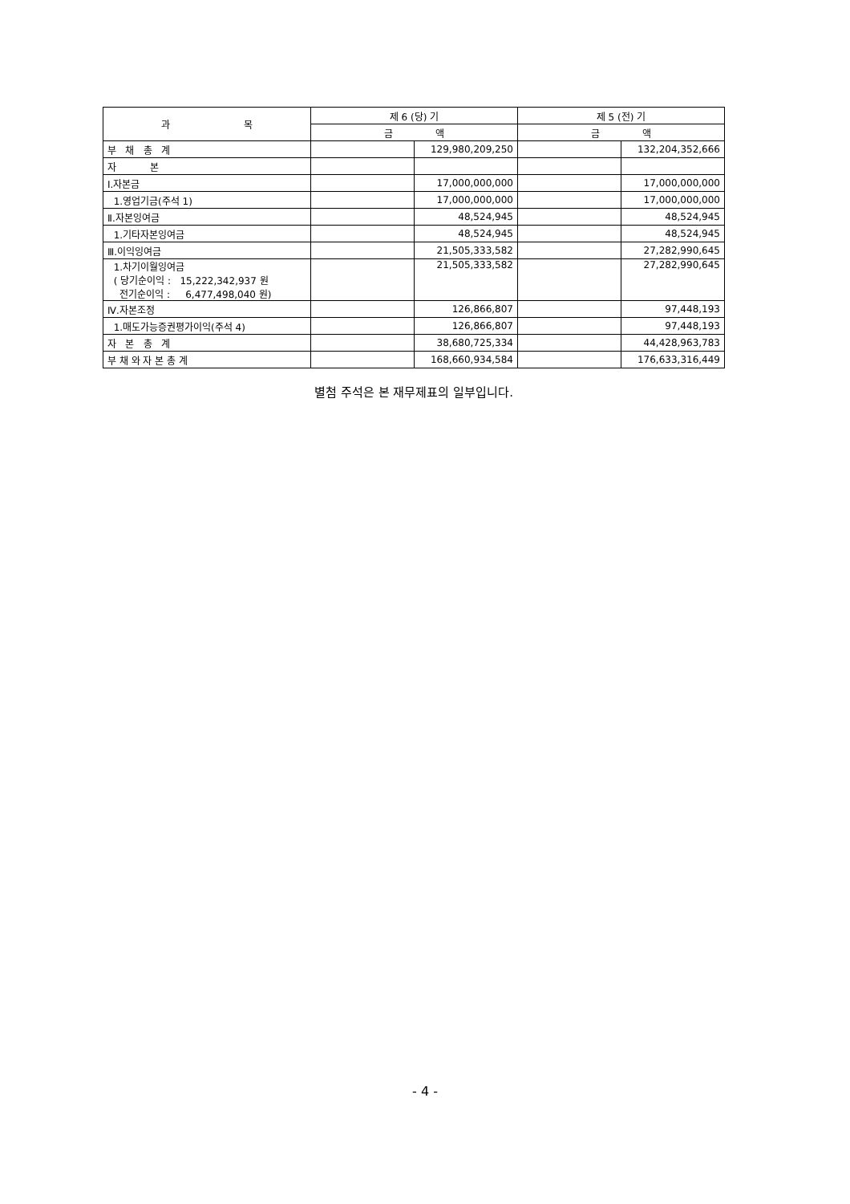| 과 목 | 제 6 (당) 기 | | 제 5 (전) 기 | |
| --- | --- | --- | --- | --- |
| | 금 액 | | 금 액 | |
| 부 채 총 계 | | 129,980,209,250 | | 132,204,352,666 |
| 자 본 | | | | |
| Ⅰ.자본금 | | 17,000,000,000 | | 17,000,000,000 |
| 1.영업기금(주석 1) | | 17,000,000,000 | | 17,000,000,000 |
| Ⅱ.자본잉여금 | | 48,524,945 | | 48,524,945 |
| 1.기타자본잉여금 | | 48,524,945 | | 48,524,945 |
| Ⅲ.이익잉여금 | | 21,505,333,582 | | 27,282,990,645 |
| 1.차기이월잉여금 ( 당기순이익 : 15,222,342,937 원 전기순이익 : 6,477,498,040 원) | | 21,505,333,582 | | 27,282,990,645 |
| Ⅳ.자본조정 | | 126,866,807 | | 97,448,193 |
| 1.매도가능증권평가이익(주석 4) | | 126,866,807 | | 97,448,193 |
| 자 본 총 계 | | 38,680,725,334 | | 44,428,963,783 |
| 부 채 와 자 본 총 계 | | 168,660,934,584 | | 176,633,316,449 |
별첨 주석은 본 재무제표의 일부입니다.
- 4 -